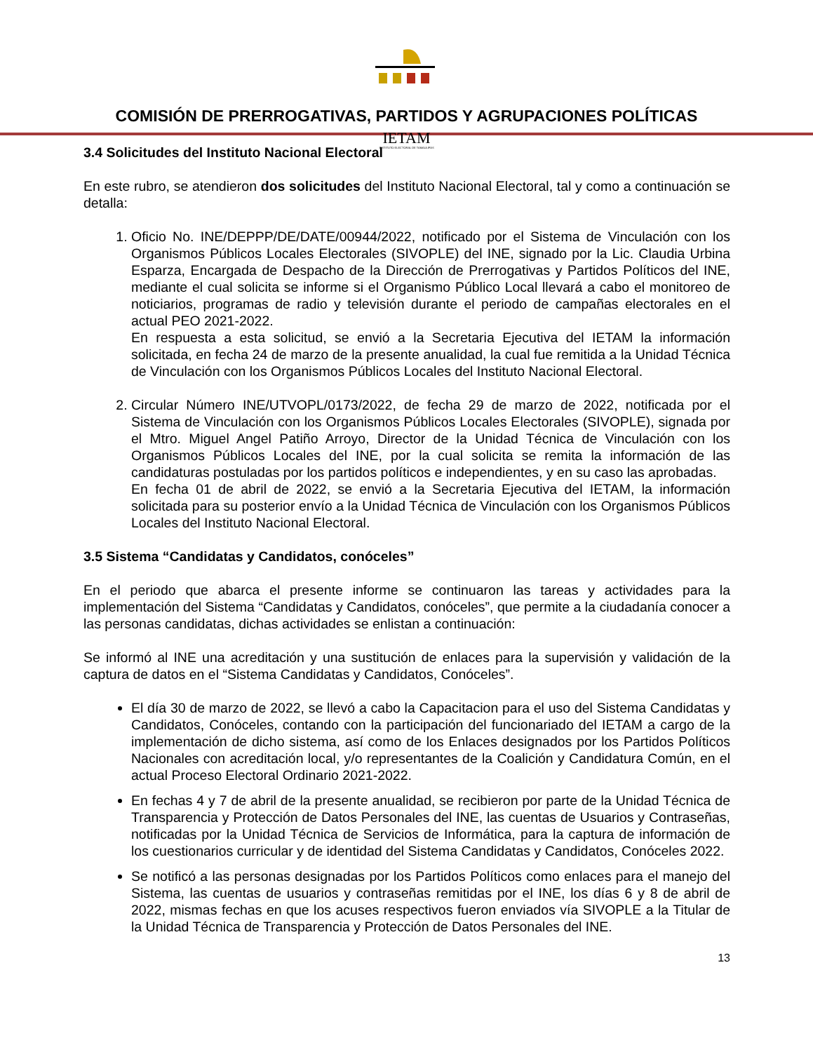IETAM
INSTITUTO ELECTORAL DE TAMAULIPAS
COMISIÓN DE PRERROGATIVAS, PARTIDOS Y AGRUPACIONES POLÍTICAS
3.4 Solicitudes del Instituto Nacional Electoral
En este rubro, se atendieron dos solicitudes del Instituto Nacional Electoral, tal y como a continuación se detalla:
1. Oficio No. INE/DEPPP/DE/DATE/00944/2022, notificado por el Sistema de Vinculación con los Organismos Públicos Locales Electorales (SIVOPLE) del INE, signado por la Lic. Claudia Urbina Esparza, Encargada de Despacho de la Dirección de Prerrogativas y Partidos Políticos del INE, mediante el cual solicita se informe si el Organismo Público Local llevará a cabo el monitoreo de noticiarios, programas de radio y televisión durante el periodo de campañas electorales en el actual PEO 2021-2022.
En respuesta a esta solicitud, se envió a la Secretaria Ejecutiva del IETAM la información solicitada, en fecha 24 de marzo de la presente anualidad, la cual fue remitida a la Unidad Técnica de Vinculación con los Organismos Públicos Locales del Instituto Nacional Electoral.
2. Circular Número INE/UTVOPL/0173/2022, de fecha 29 de marzo de 2022, notificada por el Sistema de Vinculación con los Organismos Públicos Locales Electorales (SIVOPLE), signada por el Mtro. Miguel Angel Patiño Arroyo, Director de la Unidad Técnica de Vinculación con los Organismos Públicos Locales del INE, por la cual solicita se remita la información de las candidaturas postuladas por los partidos políticos e independientes, y en su caso las aprobadas.
En fecha 01 de abril de 2022, se envió a la Secretaria Ejecutiva del IETAM, la información solicitada para su posterior envío a la Unidad Técnica de Vinculación con los Organismos Públicos Locales del Instituto Nacional Electoral.
3.5 Sistema “Candidatas y Candidatos, conóceles”
En el periodo que abarca el presente informe se continuaron las tareas y actividades para la implementación del Sistema “Candidatas y Candidatos, conóceles”, que permite a la ciudadanía conocer a las personas candidatas, dichas actividades se enlistan a continuación:
Se informó al INE una acreditación y una sustitución de enlaces para la supervisión y validación de la captura de datos en el “Sistema Candidatas y Candidatos, Conóceles”.
El día 30 de marzo de 2022, se llevó a cabo la Capacitacion para el uso del Sistema Candidatas y Candidatos, Conóceles, contando con la participación del funcionariado del IETAM a cargo de la implementación de dicho sistema, así como de los Enlaces designados por los Partidos Políticos Nacionales con acreditación local, y/o representantes de la Coalición y Candidatura Común, en el actual Proceso Electoral Ordinario 2021-2022.
En fechas 4 y 7 de abril de la presente anualidad, se recibieron por parte de la Unidad Técnica de Transparencia y Protección de Datos Personales del INE, las cuentas de Usuarios y Contraseñas, notificadas por la Unidad Técnica de Servicios de Informática, para la captura de información de los cuestionarios curricular y de identidad del Sistema Candidatas y Candidatos, Conóceles 2022.
Se notificó a las personas designadas por los Partidos Políticos como enlaces para el manejo del Sistema, las cuentas de usuarios y contraseñas remitidas por el INE, los días 6 y 8 de abril de 2022, mismas fechas en que los acuses respectivos fueron enviados vía SIVOPLE a la Titular de la Unidad Técnica de Transparencia y Protección de Datos Personales del INE.
13